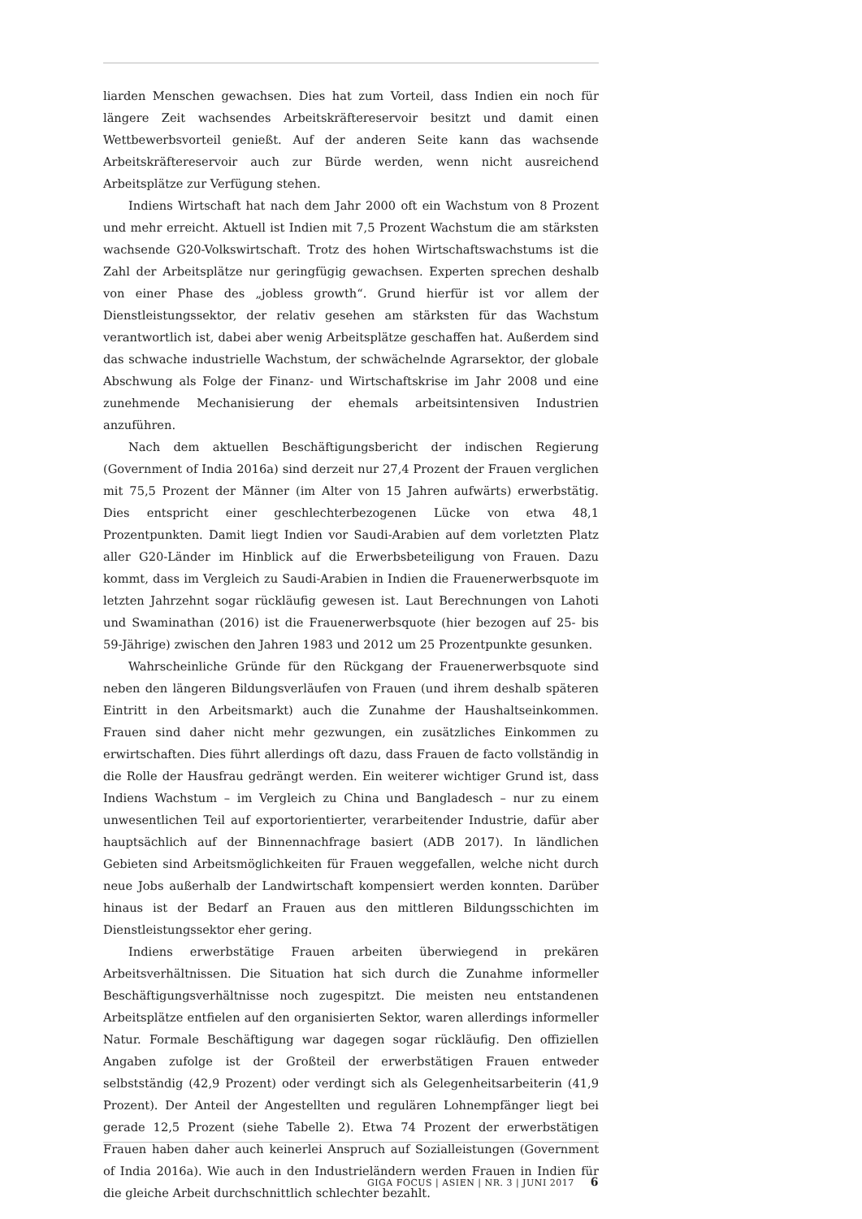liarden Menschen gewachsen. Dies hat zum Vorteil, dass Indien ein noch für längere Zeit wachsendes Arbeitskräftereservoir besitzt und damit einen Wettbewerbsvorteil genießt. Auf der anderen Seite kann das wachsende Arbeitskräftereservoir auch zur Bürde werden, wenn nicht ausreichend Arbeitsplätze zur Verfügung stehen.
Indiens Wirtschaft hat nach dem Jahr 2000 oft ein Wachstum von 8 Prozent und mehr erreicht. Aktuell ist Indien mit 7,5 Prozent Wachstum die am stärksten wachsende G20-Volkswirtschaft. Trotz des hohen Wirtschaftswachstums ist die Zahl der Arbeitsplätze nur geringfügig gewachsen. Experten sprechen deshalb von einer Phase des „jobless growth“. Grund hierfür ist vor allem der Dienstleistungssektor, der relativ gesehen am stärksten für das Wachstum verantwortlich ist, dabei aber wenig Arbeitsplätze geschaffen hat. Außerdem sind das schwache industrielle Wachstum, der schwächelnde Agrarsektor, der globale Abschwung als Folge der Finanz- und Wirtschaftskrise im Jahr 2008 und eine zunehmende Mechanisierung der ehemals arbeitsintensiven Industrien anzuführen.
Nach dem aktuellen Beschäftigungsbericht der indischen Regierung (Government of India 2016a) sind derzeit nur 27,4 Prozent der Frauen verglichen mit 75,5 Prozent der Männer (im Alter von 15 Jahren aufwärts) erwerbstätig. Dies entspricht einer geschlechterbezogenen Lücke von etwa 48,1 Prozentpunkten. Damit liegt Indien vor Saudi-Arabien auf dem vorletzten Platz aller G20-Länder im Hinblick auf die Erwerbsbeteiligung von Frauen. Dazu kommt, dass im Vergleich zu Saudi-Arabien in Indien die Frauenerwerbsquote im letzten Jahrzehnt sogar rückläufig gewesen ist. Laut Berechnungen von Lahoti und Swaminathan (2016) ist die Frauenerwerbsquote (hier bezogen auf 25- bis 59-Jährige) zwischen den Jahren 1983 und 2012 um 25 Prozentpunkte gesunken.
Wahrscheinliche Gründe für den Rückgang der Frauenerwerbsquote sind neben den längeren Bildungsverläufen von Frauen (und ihrem deshalb späteren Eintritt in den Arbeitsmarkt) auch die Zunahme der Haushaltseinkommen. Frauen sind daher nicht mehr gezwungen, ein zusätzliches Einkommen zu erwirtschaften. Dies führt allerdings oft dazu, dass Frauen de facto vollständig in die Rolle der Hausfrau gedrängt werden. Ein weiterer wichtiger Grund ist, dass Indiens Wachstum – im Vergleich zu China und Bangladesch – nur zu einem unwesentlichen Teil auf exportorientierter, verarbeitender Industrie, dafür aber hauptsächlich auf der Binnennachfrage basiert (ADB 2017). In ländlichen Gebieten sind Arbeitsmöglichkeiten für Frauen weggefallen, welche nicht durch neue Jobs außerhalb der Landwirtschaft kompensiert werden konnten. Darüber hinaus ist der Bedarf an Frauen aus den mittleren Bildungsschichten im Dienstleistungssektor eher gering.
Indiens erwerbstätige Frauen arbeiten überwiegend in prekären Arbeitsverhältnissen. Die Situation hat sich durch die Zunahme informeller Beschäftigungsverhältnisse noch zugespitzt. Die meisten neu entstandenen Arbeitsplätze entfielen auf den organisierten Sektor, waren allerdings informeller Natur. Formale Beschäftigung war dagegen sogar rückläufig. Den offiziellen Angaben zufolge ist der Großteil der erwerbstätigen Frauen entweder selbstständig (42,9 Prozent) oder verdingt sich als Gelegenheitsarbeiterin (41,9 Prozent). Der Anteil der Angestellten und regulären Lohnempfänger liegt bei gerade 12,5 Prozent (siehe Tabelle 2). Etwa 74 Prozent der erwerbstätigen Frauen haben daher auch keinerlei Anspruch auf Sozialleistungen (Government of India 2016a). Wie auch in den Industrieländern werden Frauen in Indien für die gleiche Arbeit durchschnittlich schlechter bezahlt.
GIGA FOCUS | ASIEN | NR. 3 | JUNI 2017 6